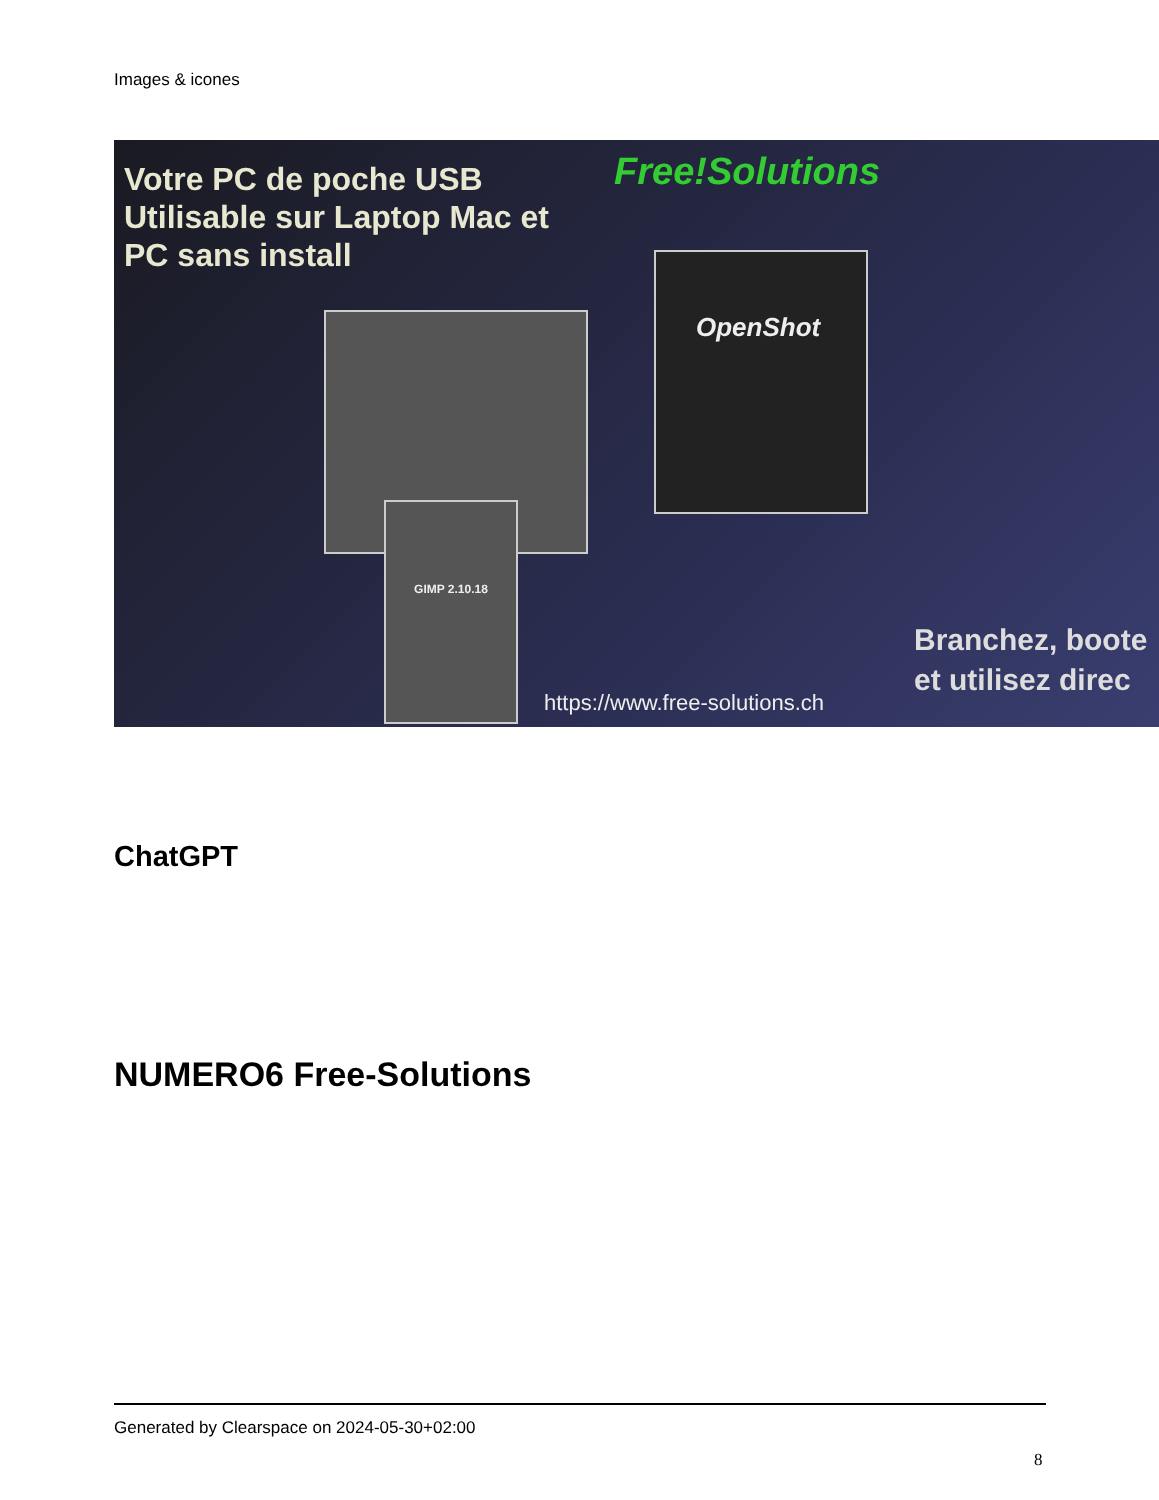Images & icones
Votre PC de poche USB
Utilisable sur Laptop Mac et
PC sans install
Free!Solutions
OpenShot
GIMP 2.10.18
Branchez, boote
et utilisez direc
https://www.free-solutions.ch
ChatGPT
NUMERO6 Free-Solutions
Generated by Clearspace on 2024-05-30+02:00
8